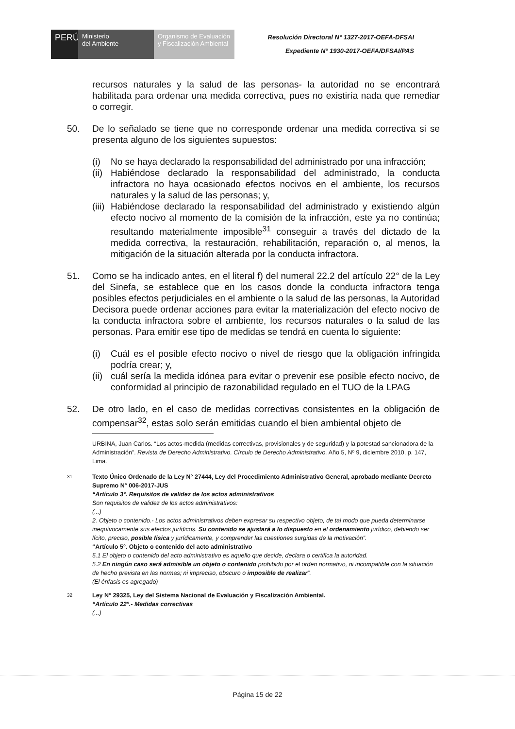PERÚ Ministerio
del Ambiente
Organismo de Evaluación y Fiscalización Ambiental
Resolución Directoral N° 1327-2017-OEFA-DFSAI
Expediente N° 1930-2017-OEFA/DFSAI/PAS
recursos naturales y la salud de las personas- la autoridad no se encontrará habilitada para ordenar una medida correctiva, pues no existiría nada que remediar o corregir.
50. De lo señalado se tiene que no corresponde ordenar una medida correctiva si se presenta alguno de los siguientes supuestos:
(i) No se haya declarado la responsabilidad del administrado por una infracción;
(ii) Habiéndose declarado la responsabilidad del administrado, la conducta infractora no haya ocasionado efectos nocivos en el ambiente, los recursos naturales y la salud de las personas; y,
(iii) Habiéndose declarado la responsabilidad del administrado y existiendo algún efecto nocivo al momento de la comisión de la infracción, este ya no continúa; resultando materialmente imposible<sup>31</sup> conseguir a través del dictado de la medida correctiva, la restauración, rehabilitación, reparación o, al menos, la mitigación de la situación alterada por la conducta infractora.
51. Como se ha indicado antes, en el literal f) del numeral 22.2 del artículo 22° de la Ley del Sinefa, se establece que en los casos donde la conducta infractora tenga posibles efectos perjudiciales en el ambiente o la salud de las personas, la Autoridad Decisora puede ordenar acciones para evitar la materialización del efecto nocivo de la conducta infractora sobre el ambiente, los recursos naturales o la salud de las personas. Para emitir ese tipo de medidas se tendrá en cuenta lo siguiente:
(i) Cuál es el posible efecto nocivo o nivel de riesgo que la obligación infringida podría crear; y,
(ii) cuál sería la medida idónea para evitar o prevenir ese posible efecto nocivo, de conformidad al principio de razonabilidad regulado en el TUO de la LPAG
52. De otro lado, en el caso de medidas correctivas consistentes en la obligación de compensar<sup>32</sup>, estas solo serán emitidas cuando el bien ambiental objeto de
URBINA, Juan Carlos. “Los actos-medida (medidas correctivas, provisionales y de seguridad) y la potestad sancionadora de la Administración”. Revista de Derecho Administrativo. Círculo de Derecho Administrativo. Año 5, Nº 9, diciembre 2010, p. 147, Lima.
31
Texto Único Ordenado de la Ley N° 27444, Ley del Procedimiento Administrativo General, aprobado mediante Decreto Supremo N° 006-2017-JUS
“Artículo 3°. Requisitos de validez de los actos administrativos
Son requisitos de validez de los actos administrativos:
(...)
2. Objeto o contenido.- Los actos administrativos deben expresar su respectivo objeto, de tal modo que pueda determinarse inequívocamente sus efectos jurídicos. Su contenido se ajustará a lo dispuesto en el ordenamiento jurídico, debiendo ser lícito, preciso, posible física y jurídicamente, y comprender las cuestiones surgidas de la motivación”.
“Artículo 5°. Objeto o contenido del acto administrativo
5.1 El objeto o contenido del acto administrativo es aquello que decide, declara o certifica la autoridad.
5.2 En ningún caso será admisible un objeto o contenido prohibido por el orden normativo, ni incompatible con la situación de hecho prevista en las normas; ni impreciso, obscuro o imposible de realizar”.
(El énfasis es agregado)
32
Ley N° 29325, Ley del Sistema Nacional de Evaluación y Fiscalización Ambiental.
“Artículo 22°.- Medidas correctivas
(...)
Página 15 de 22